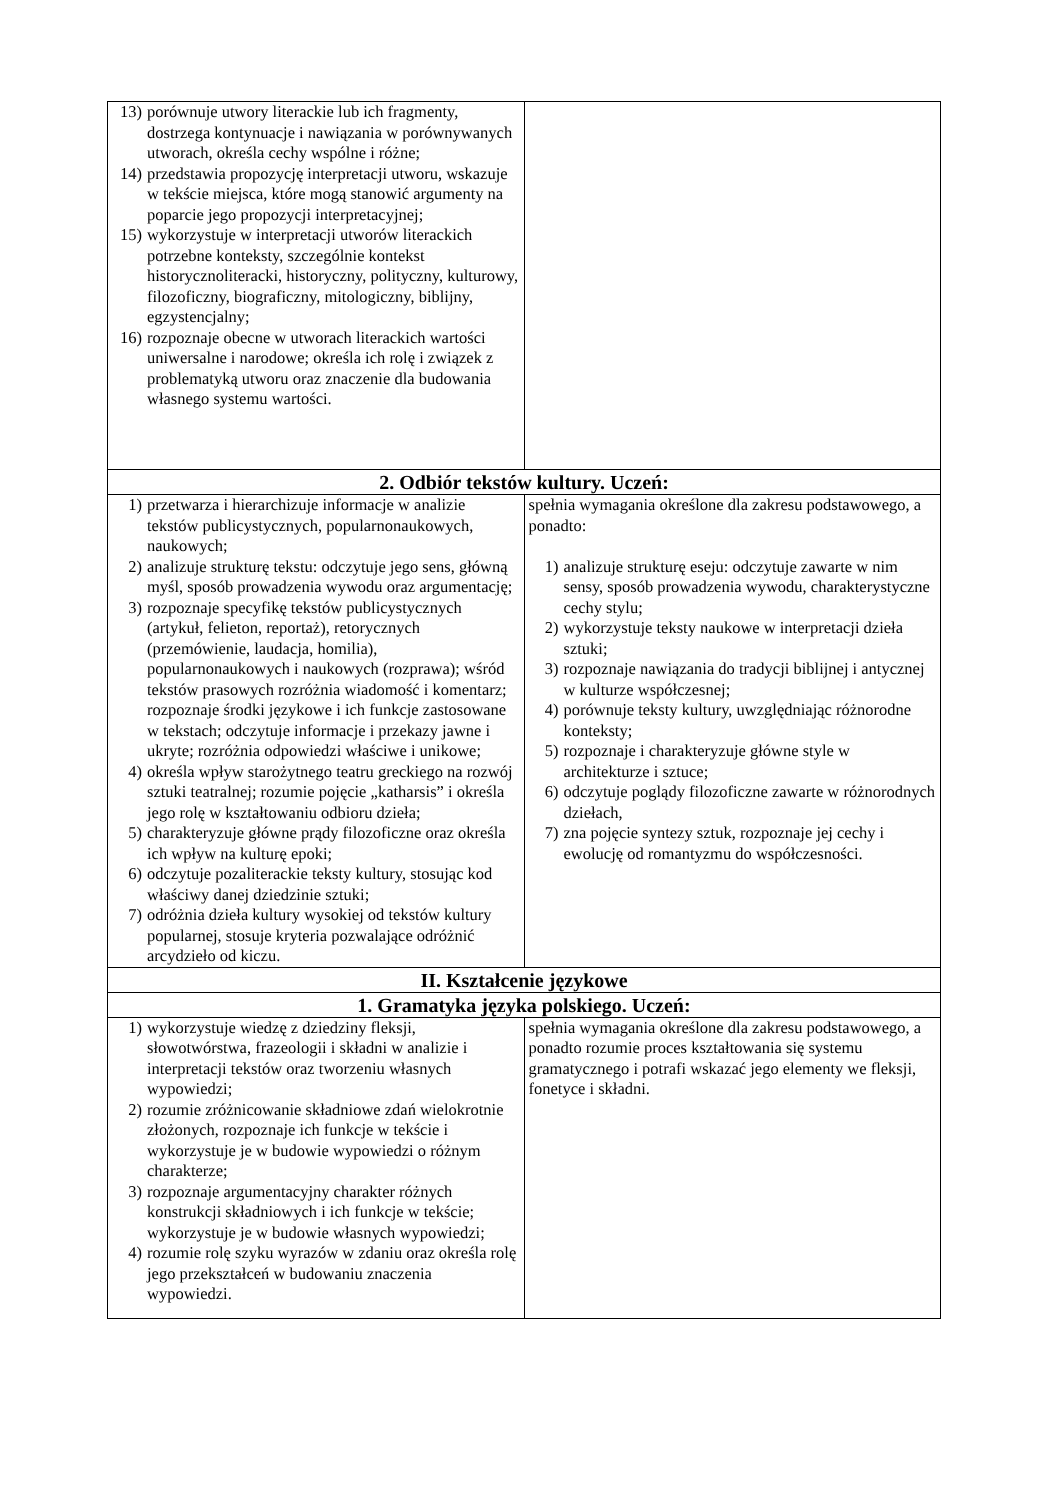| 13) porównuje utwory literackie lub ich fragmenty, dostrzega kontynuacje i nawiązania w porównywanych utworach, określa cechy wspólne i różne; 14) przedstawia propozycję interpretacji utworu, wskazuje w tekście miejsca, które mogą stanowić argumenty na poparcie jego propozycji interpretacyjnej; 15) wykorzystuje w interpretacji utworów literackich potrzebne konteksty, szczególnie kontekst historycznoliteracki, historyczny, polityczny, kulturowy, filozoficzny, biograficzny, mitologiczny, biblijny, egzystencjalny; 16) rozpoznaje obecne w utworach literackich wartości uniwersalne i narodowe; określa ich rolę i związek z problematyką utworu oraz znaczenie dla budowania własnego systemu wartości. | |
| 2. Odbiór tekstów kultury. Uczeń: | |
| 1) przetwarza i hierarchizuje informacje w analizie tekstów publicystycznych, popularnonaukowych, naukowych; 2) analizuje strukturę tekstu: odczytuje jego sens, główną myśl, sposób prowadzenia wywodu oraz argumentację; 3) rozpoznaje specyfikę tekstów publicystycznych (artykuł, felieton, reportaż), retorycznych (przemówienie, laudacja, homilia), popularnonaukowych i naukowych (rozprawa); wśród tekstów prasowych rozróżnia wiadomość i komentarz; rozpoznaje środki językowe i ich funkcje zastosowane w tekstach; odczytuje informacje i przekazy jawne i ukryte; rozróżnia odpowiedzi właściwe i unikowe; 4) określa wpływ starożytnego teatru greckiego na rozwój sztuki teatralnej; rozumie pojęcie „katharsis” i określa jego rolę w kształtowaniu odbioru dzieła; 5) charakteryzuje główne prądy filozoficzne oraz określa ich wpływ na kulturę epoki; 6) odczytuje pozaliterackie teksty kultury, stosując kod właściwy danej dziedzinie sztuki; 7) odróżnia dzieła kultury wysokiej od tekstów kultury popularnej, stosuje kryteria pozwalające odróżnić arcydzieło od kiczu. | spełnia wymagania określone dla zakresu podstawowego, a ponadto: 1) analizuje strukturę eseju: odczytuje zawarte w nim sensy, sposób prowadzenia wywodu, charakterystyczne cechy stylu; 2) wykorzystuje teksty naukowe w interpretacji dzieła sztuki; 3) rozpoznaje nawiązania do tradycji biblijnej i antycznej w kulturze współczesnej; 4) porównuje teksty kultury, uwzględniając różnorodne konteksty; 5) rozpoznaje i charakteryzuje główne style w architekturze i sztuce; 6) odczytuje poglądy filozoficzne zawarte w różnorodnych dziełach, 7) zna pojęcie syntezy sztuk, rozpoznaje jej cechy i ewolucję od romantyzmu do współczesności. |
| II. Kształcenie językowe | |
| 1. Gramatyka języka polskiego. Uczeń: | |
| 1) wykorzystuje wiedzę z dziedziny fleksji, słowotwórstwa, frazeologii i składni w analizie i interpretacji tekstów oraz tworzeniu własnych wypowiedzi; 2) rozumie zróżnicowanie składniowe zdań wielokrotnie złożonych, rozpoznaje ich funkcje w tekście i wykorzystuje je w budowie wypowiedzi o różnym charakterze; 3) rozpoznaje argumentacyjny charakter różnych konstrukcji składniowych i ich funkcje w tekście; wykorzystuje je w budowie własnych wypowiedzi; 4) rozumie rolę szyku wyrazów w zdaniu oraz określa rolę jego przekształceń w budowaniu znaczenia wypowiedzi. | spełnia wymagania określone dla zakresu podstawowego, a ponadto rozumie proces kształtowania się systemu gramatycznego i potrafi wskazać jego elementy we fleksji, fonetyce i składni. |